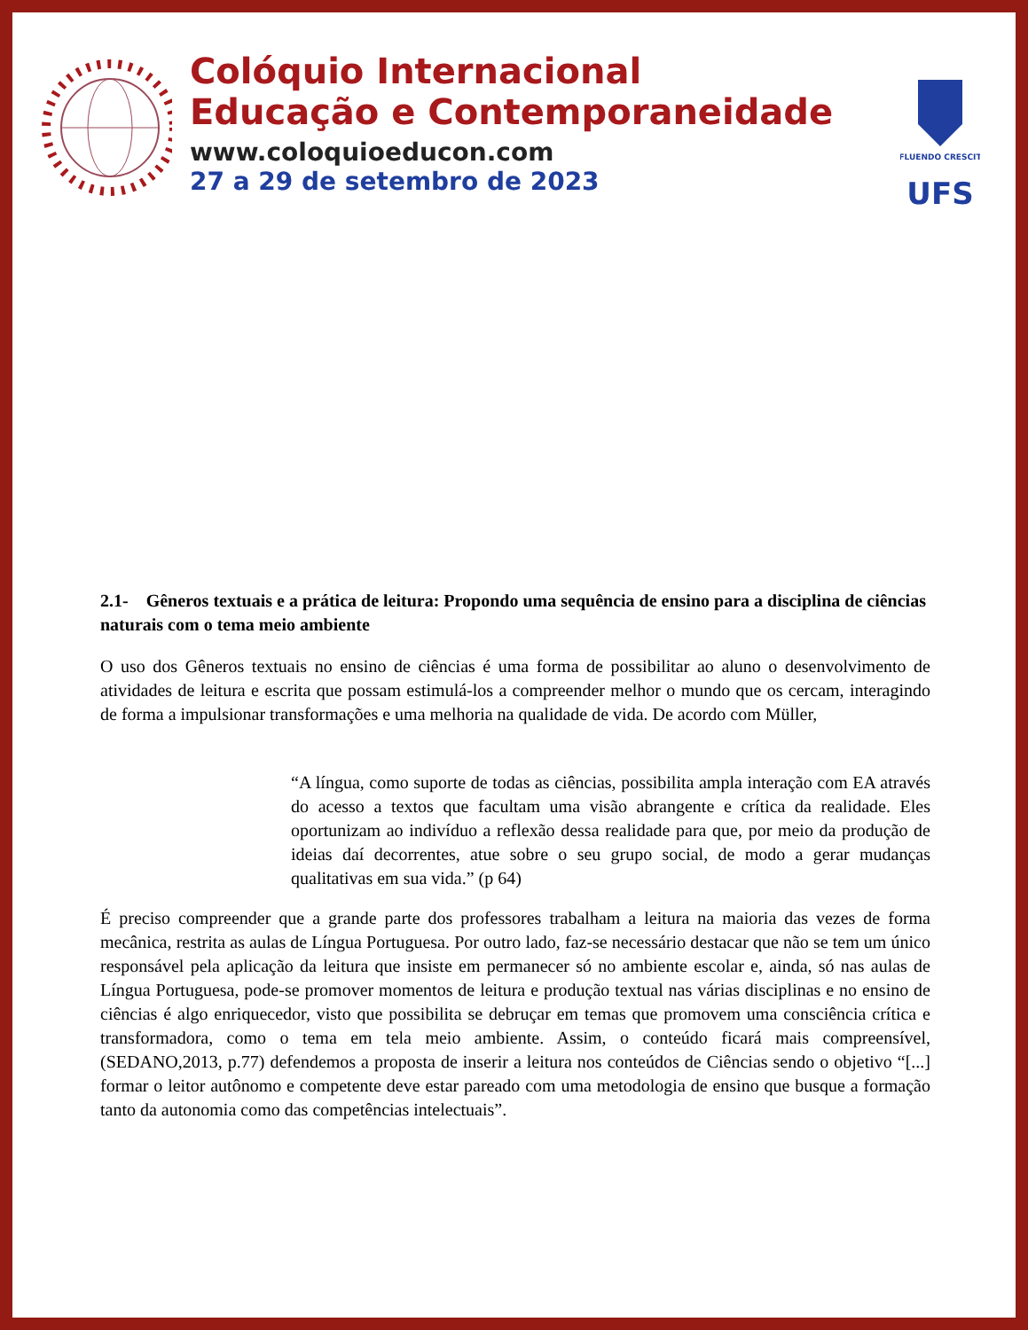Colóquio Internacional
Educação e Contemporaneidade
www.coloquioeducon.com
27 a 29 de setembro de 2023
FLUENDO CRESCIT
UFS
2.1- Gêneros textuais e a prática de leitura: Propondo uma sequência de ensino para a disciplina de ciências naturais com o tema meio ambiente
O uso dos Gêneros textuais no ensino de ciências é uma forma de possibilitar ao aluno o desenvolvimento de atividades de leitura e escrita que possam estimulá-los a compreender melhor o mundo que os cercam, interagindo de forma a impulsionar transformações e uma melhoria na qualidade de vida. De acordo com Müller,
“A língua, como suporte de todas as ciências, possibilita ampla interação com EA através do acesso a textos que facultam uma visão abrangente e crítica da realidade. Eles oportunizam ao indivíduo a reflexão dessa realidade para que, por meio da produção de ideias daí decorrentes, atue sobre o seu grupo social, de modo a gerar mudanças qualitativas em sua vida.” (p 64)
É preciso compreender que a grande parte dos professores trabalham a leitura na maioria das vezes de forma mecânica, restrita as aulas de Língua Portuguesa. Por outro lado, faz-se necessário destacar que não se tem um único responsável pela aplicação da leitura que insiste em permanecer só no ambiente escolar e, ainda, só nas aulas de Língua Portuguesa, pode-se promover momentos de leitura e produção textual nas várias disciplinas e no ensino de ciências é algo enriquecedor, visto que possibilita se debruçar em temas que promovem uma consciência crítica e transformadora, como o tema em tela meio ambiente. Assim, o conteúdo ficará mais compreensível, (SEDANO,2013, p.77) defendemos a proposta de inserir a leitura nos conteúdos de Ciências sendo o objetivo “[...] formar o leitor autônomo e competente deve estar pareado com uma metodologia de ensino que busque a formação tanto da autonomia como das competências intelectuais”.